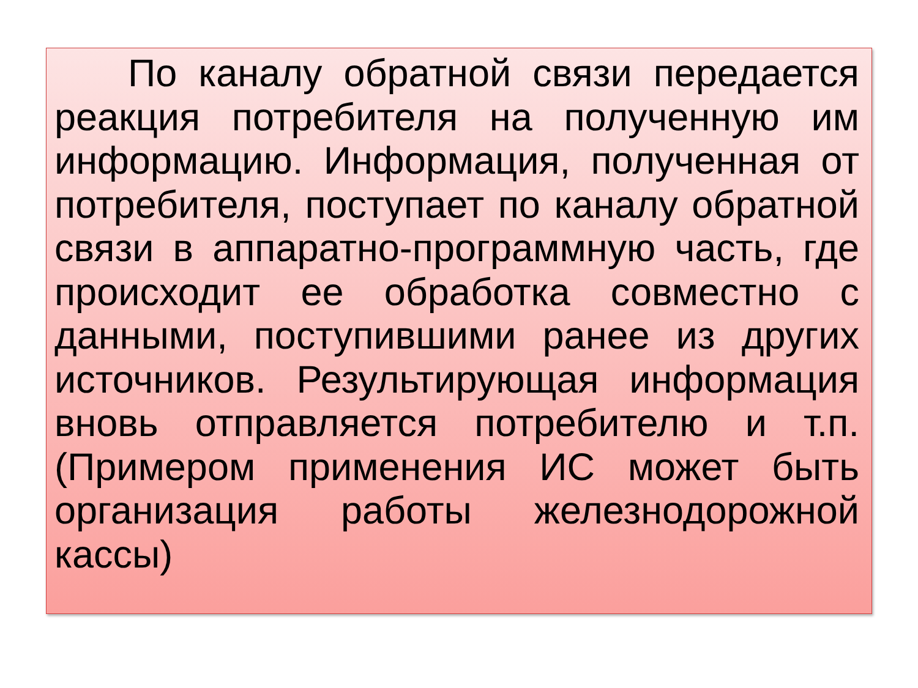По каналу обратной связи передается реакция потребителя на полученную им информацию. Информация, полученная от потребителя, поступает по каналу обратной связи в аппаратно-программную часть, где происходит ее обработка совместно с данными, поступившими ранее из других источников. Результирующая информация вновь отправляется потребителю и т.п. (Примером применения ИС может быть организация работы железнодорожной кассы)